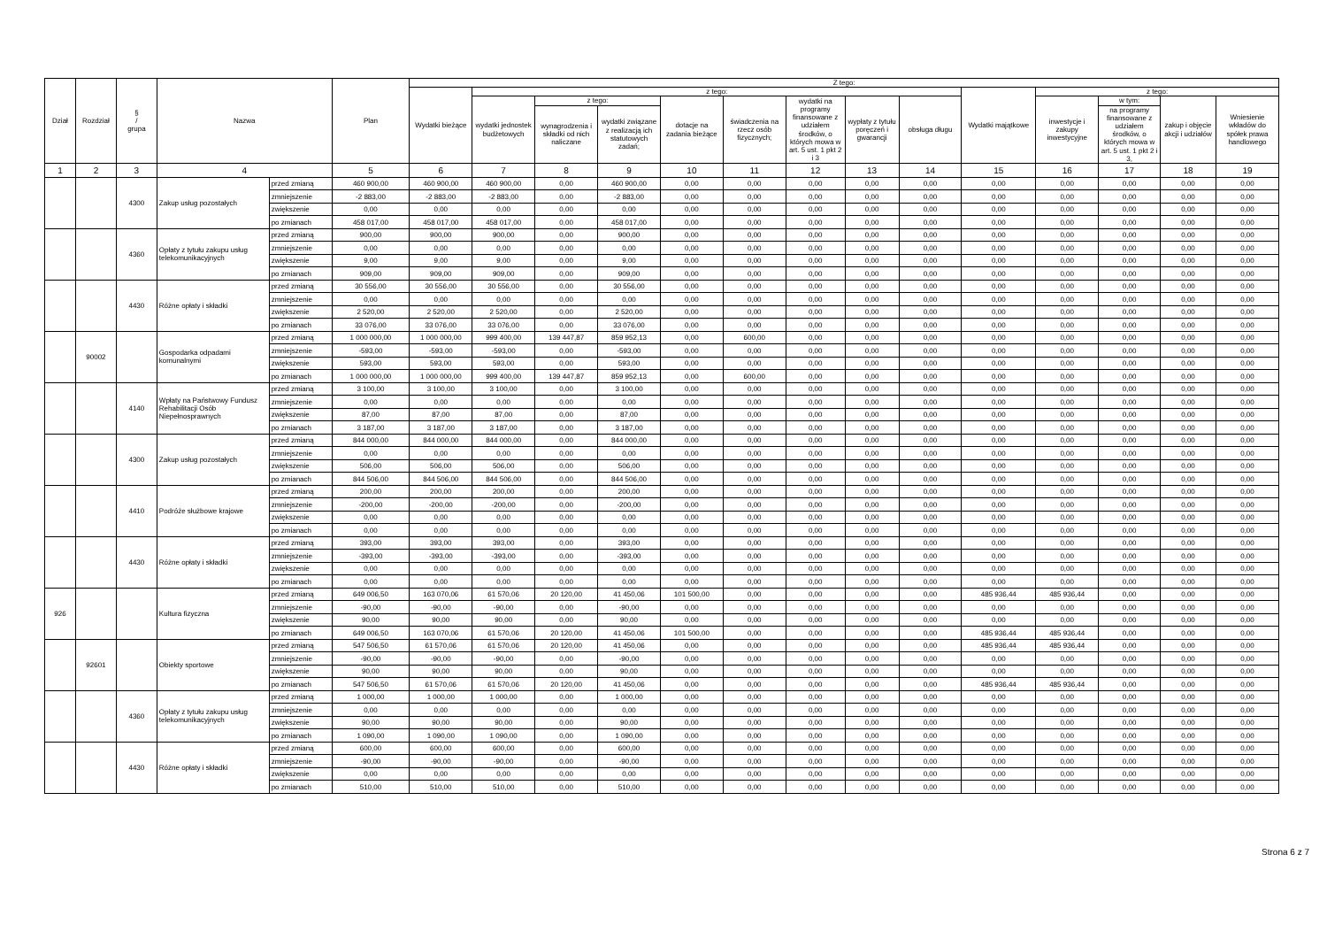| Dział | Rozdział | § / grupa | Nazwa | | Plan | Z tego: | | | | | | | | | | | | | |
| --- | --- | --- | --- | --- | --- | --- | --- | --- | --- | --- | --- | --- | --- | --- | --- | --- | --- | --- | --- |
| | | | | | | Wydatki bieżące | z tego: | | | | | | | | Wydatki majątkowe | z tego: | | | |
| | | | | | | | wydatki jednostek budżetowych | z tego: | | dotacje na zadania bieżące | świadczenia na rzecz osób fizycznych; | wydatki na programy finansowane z udziałem środków, o których mowa w art. 5 ust. 1 pkt 2 i 3 | wypłaty z tytułu poręczeń i gwarancji | obsługa długu | | inwestycje i zakupy inwestycyjne | w tym: | zakup i objęcie akcji i udziałów | Wniesienie wkładów do spółek prawa handlowego |
| | | | | | | | | wynagrodzenia i składki od nich naliczane | wydatki związane z realizacją ich statutowych zadań; | | | | | | | | na programy finansowane z udziałem środków, o których mowa w art. 5 ust. 1 pkt 2 i 3, | | |
| 1 | 2 | 3 | 4 | | 5 | 6 | 7 | 8 | 9 | 10 | 11 | 12 | 13 | 14 | 15 | 16 | 17 | 18 | 19 |
| | | 4300 | Zakup usług pozostałych | przed zmianą | 460 900,00 | 460 900,00 | 460 900,00 | 0,00 | 460 900,00 | 0,00 | 0,00 | 0,00 | 0,00 | 0,00 | 0,00 | 0,00 | 0,00 | 0,00 | 0,00 |
| | | | | zmniejszenie | -2 883,00 | -2 883,00 | -2 883,00 | 0,00 | -2 883,00 | 0,00 | 0,00 | 0,00 | 0,00 | 0,00 | 0,00 | 0,00 | 0,00 | 0,00 | 0,00 |
| | | | | zwiększenie | 0,00 | 0,00 | 0,00 | 0,00 | 0,00 | 0,00 | 0,00 | 0,00 | 0,00 | 0,00 | 0,00 | 0,00 | 0,00 | 0,00 | 0,00 |
| | | | | po zmianach | 458 017,00 | 458 017,00 | 458 017,00 | 0,00 | 458 017,00 | 0,00 | 0,00 | 0,00 | 0,00 | 0,00 | 0,00 | 0,00 | 0,00 | 0,00 | 0,00 |
| | | 4360 | Opłaty z tytułu zakupu usług telekomunikacyjnych | przed zmianą | 900,00 | 900,00 | 900,00 | 0,00 | 900,00 | 0,00 | 0,00 | 0,00 | 0,00 | 0,00 | 0,00 | 0,00 | 0,00 | 0,00 | 0,00 |
| | | | | zmniejszenie | 0,00 | 0,00 | 0,00 | 0,00 | 0,00 | 0,00 | 0,00 | 0,00 | 0,00 | 0,00 | 0,00 | 0,00 | 0,00 | 0,00 | 0,00 |
| | | | | zwiększenie | 9,00 | 9,00 | 9,00 | 0,00 | 9,00 | 0,00 | 0,00 | 0,00 | 0,00 | 0,00 | 0,00 | 0,00 | 0,00 | 0,00 | 0,00 |
| | | | | po zmianach | 909,00 | 909,00 | 909,00 | 0,00 | 909,00 | 0,00 | 0,00 | 0,00 | 0,00 | 0,00 | 0,00 | 0,00 | 0,00 | 0,00 | 0,00 |
| | | 4430 | Różne opłaty i składki | przed zmianą | 30 556,00 | 30 556,00 | 30 556,00 | 0,00 | 30 556,00 | 0,00 | 0,00 | 0,00 | 0,00 | 0,00 | 0,00 | 0,00 | 0,00 | 0,00 | 0,00 |
| | | | | zmniejszenie | 0,00 | 0,00 | 0,00 | 0,00 | 0,00 | 0,00 | 0,00 | 0,00 | 0,00 | 0,00 | 0,00 | 0,00 | 0,00 | 0,00 | 0,00 |
| | | | | zwiększenie | 2 520,00 | 2 520,00 | 2 520,00 | 0,00 | 2 520,00 | 0,00 | 0,00 | 0,00 | 0,00 | 0,00 | 0,00 | 0,00 | 0,00 | 0,00 | 0,00 |
| | | | | po zmianach | 33 076,00 | 33 076,00 | 33 076,00 | 0,00 | 33 076,00 | 0,00 | 0,00 | 0,00 | 0,00 | 0,00 | 0,00 | 0,00 | 0,00 | 0,00 | 0,00 |
| | 90002 | | Gospodarka odpadami komunalnymi | przed zmianą | 1 000 000,00 | 1 000 000,00 | 999 400,00 | 139 447,87 | 859 952,13 | 0,00 | 600,00 | 0,00 | 0,00 | 0,00 | 0,00 | 0,00 | 0,00 | 0,00 | 0,00 |
| | | | | zmniejszenie | -593,00 | -593,00 | -593,00 | 0,00 | -593,00 | 0,00 | 0,00 | 0,00 | 0,00 | 0,00 | 0,00 | 0,00 | 0,00 | 0,00 | 0,00 |
| | | | | zwiększenie | 593,00 | 593,00 | 593,00 | 0,00 | 593,00 | 0,00 | 0,00 | 0,00 | 0,00 | 0,00 | 0,00 | 0,00 | 0,00 | 0,00 | 0,00 |
| | | | | po zmianach | 1 000 000,00 | 1 000 000,00 | 999 400,00 | 139 447,87 | 859 952,13 | 0,00 | 600,00 | 0,00 | 0,00 | 0,00 | 0,00 | 0,00 | 0,00 | 0,00 | 0,00 |
| | | 4140 | Wpłaty na Państwowy Fundusz Rehabilitacji Osób Niepełnosprawnych | przed zmianą | 3 100,00 | 3 100,00 | 3 100,00 | 0,00 | 3 100,00 | 0,00 | 0,00 | 0,00 | 0,00 | 0,00 | 0,00 | 0,00 | 0,00 | 0,00 | 0,00 |
| | | | | zmniejszenie | 0,00 | 0,00 | 0,00 | 0,00 | 0,00 | 0,00 | 0,00 | 0,00 | 0,00 | 0,00 | 0,00 | 0,00 | 0,00 | 0,00 | 0,00 |
| | | | | zwiększenie | 87,00 | 87,00 | 87,00 | 0,00 | 87,00 | 0,00 | 0,00 | 0,00 | 0,00 | 0,00 | 0,00 | 0,00 | 0,00 | 0,00 | 0,00 |
| | | | | po zmianach | 3 187,00 | 3 187,00 | 3 187,00 | 0,00 | 3 187,00 | 0,00 | 0,00 | 0,00 | 0,00 | 0,00 | 0,00 | 0,00 | 0,00 | 0,00 | 0,00 |
| | | 4300 | Zakup usług pozostałych | przed zmianą | 844 000,00 | 844 000,00 | 844 000,00 | 0,00 | 844 000,00 | 0,00 | 0,00 | 0,00 | 0,00 | 0,00 | 0,00 | 0,00 | 0,00 | 0,00 | 0,00 |
| | | | | zmniejszenie | 0,00 | 0,00 | 0,00 | 0,00 | 0,00 | 0,00 | 0,00 | 0,00 | 0,00 | 0,00 | 0,00 | 0,00 | 0,00 | 0,00 | 0,00 |
| | | | | zwiększenie | 506,00 | 506,00 | 506,00 | 0,00 | 506,00 | 0,00 | 0,00 | 0,00 | 0,00 | 0,00 | 0,00 | 0,00 | 0,00 | 0,00 | 0,00 |
| | | | | po zmianach | 844 506,00 | 844 506,00 | 844 506,00 | 0,00 | 844 506,00 | 0,00 | 0,00 | 0,00 | 0,00 | 0,00 | 0,00 | 0,00 | 0,00 | 0,00 | 0,00 |
| | | 4410 | Podróże służbowe krajowe | przed zmianą | 200,00 | 200,00 | 200,00 | 0,00 | 200,00 | 0,00 | 0,00 | 0,00 | 0,00 | 0,00 | 0,00 | 0,00 | 0,00 | 0,00 | 0,00 |
| | | | | zmniejszenie | -200,00 | -200,00 | -200,00 | 0,00 | -200,00 | 0,00 | 0,00 | 0,00 | 0,00 | 0,00 | 0,00 | 0,00 | 0,00 | 0,00 | 0,00 |
| | | | | zwiększenie | 0,00 | 0,00 | 0,00 | 0,00 | 0,00 | 0,00 | 0,00 | 0,00 | 0,00 | 0,00 | 0,00 | 0,00 | 0,00 | 0,00 | 0,00 |
| | | | | po zmianach | 0,00 | 0,00 | 0,00 | 0,00 | 0,00 | 0,00 | 0,00 | 0,00 | 0,00 | 0,00 | 0,00 | 0,00 | 0,00 | 0,00 | 0,00 |
| | | 4430 | Różne opłaty i składki | przed zmianą | 393,00 | 393,00 | 393,00 | 0,00 | 393,00 | 0,00 | 0,00 | 0,00 | 0,00 | 0,00 | 0,00 | 0,00 | 0,00 | 0,00 | 0,00 |
| | | | | zmniejszenie | -393,00 | -393,00 | -393,00 | 0,00 | -393,00 | 0,00 | 0,00 | 0,00 | 0,00 | 0,00 | 0,00 | 0,00 | 0,00 | 0,00 | 0,00 |
| | | | | zwiększenie | 0,00 | 0,00 | 0,00 | 0,00 | 0,00 | 0,00 | 0,00 | 0,00 | 0,00 | 0,00 | 0,00 | 0,00 | 0,00 | 0,00 | 0,00 |
| | | | | po zmianach | 0,00 | 0,00 | 0,00 | 0,00 | 0,00 | 0,00 | 0,00 | 0,00 | 0,00 | 0,00 | 0,00 | 0,00 | 0,00 | 0,00 | 0,00 |
| 926 | | | Kultura fizyczna | przed zmianą | 649 006,50 | 163 070,06 | 61 570,06 | 20 120,00 | 41 450,06 | 101 500,00 | 0,00 | 0,00 | 0,00 | 0,00 | 485 936,44 | 485 936,44 | 0,00 | 0,00 | 0,00 |
| | | | | zmniejszenie | -90,00 | -90,00 | -90,00 | 0,00 | -90,00 | 0,00 | 0,00 | 0,00 | 0,00 | 0,00 | 0,00 | 0,00 | 0,00 | 0,00 | 0,00 |
| | | | | zwiększenie | 90,00 | 90,00 | 90,00 | 0,00 | 90,00 | 0,00 | 0,00 | 0,00 | 0,00 | 0,00 | 0,00 | 0,00 | 0,00 | 0,00 | 0,00 |
| | | | | po zmianach | 649 006,50 | 163 070,06 | 61 570,06 | 20 120,00 | 41 450,06 | 101 500,00 | 0,00 | 0,00 | 0,00 | 0,00 | 485 936,44 | 485 936,44 | 0,00 | 0,00 | 0,00 |
| | 92601 | | Obiekty sportowe | przed zmianą | 547 506,50 | 61 570,06 | 61 570,06 | 20 120,00 | 41 450,06 | 0,00 | 0,00 | 0,00 | 0,00 | 0,00 | 485 936,44 | 485 936,44 | 0,00 | 0,00 | 0,00 |
| | | | | zmniejszenie | -90,00 | -90,00 | -90,00 | 0,00 | -90,00 | 0,00 | 0,00 | 0,00 | 0,00 | 0,00 | 0,00 | 0,00 | 0,00 | 0,00 | 0,00 |
| | | | | zwiększenie | 90,00 | 90,00 | 90,00 | 0,00 | 90,00 | 0,00 | 0,00 | 0,00 | 0,00 | 0,00 | 0,00 | 0,00 | 0,00 | 0,00 | 0,00 |
| | | | | po zmianach | 547 506,50 | 61 570,06 | 61 570,06 | 20 120,00 | 41 450,06 | 0,00 | 0,00 | 0,00 | 0,00 | 0,00 | 485 936,44 | 485 936,44 | 0,00 | 0,00 | 0,00 |
| | | 4360 | Opłaty z tytułu zakupu usług telekomunikacyjnych | przed zmianą | 1 000,00 | 1 000,00 | 1 000,00 | 0,00 | 1 000,00 | 0,00 | 0,00 | 0,00 | 0,00 | 0,00 | 0,00 | 0,00 | 0,00 | 0,00 | 0,00 |
| | | | | zmniejszenie | 0,00 | 0,00 | 0,00 | 0,00 | 0,00 | 0,00 | 0,00 | 0,00 | 0,00 | 0,00 | 0,00 | 0,00 | 0,00 | 0,00 | 0,00 |
| | | | | zwiększenie | 90,00 | 90,00 | 90,00 | 0,00 | 90,00 | 0,00 | 0,00 | 0,00 | 0,00 | 0,00 | 0,00 | 0,00 | 0,00 | 0,00 | 0,00 |
| | | | | po zmianach | 1 090,00 | 1 090,00 | 1 090,00 | 0,00 | 1 090,00 | 0,00 | 0,00 | 0,00 | 0,00 | 0,00 | 0,00 | 0,00 | 0,00 | 0,00 | 0,00 |
| | | 4430 | Różne opłaty i składki | przed zmianą | 600,00 | 600,00 | 600,00 | 0,00 | 600,00 | 0,00 | 0,00 | 0,00 | 0,00 | 0,00 | 0,00 | 0,00 | 0,00 | 0,00 | 0,00 |
| | | | | zmniejszenie | -90,00 | -90,00 | -90,00 | 0,00 | -90,00 | 0,00 | 0,00 | 0,00 | 0,00 | 0,00 | 0,00 | 0,00 | 0,00 | 0,00 | 0,00 |
| | | | | zwiększenie | 0,00 | 0,00 | 0,00 | 0,00 | 0,00 | 0,00 | 0,00 | 0,00 | 0,00 | 0,00 | 0,00 | 0,00 | 0,00 | 0,00 | 0,00 |
| | | | | po zmianach | 510,00 | 510,00 | 510,00 | 0,00 | 510,00 | 0,00 | 0,00 | 0,00 | 0,00 | 0,00 | 0,00 | 0,00 | 0,00 | 0,00 | 0,00 |
Strona 6 z 7